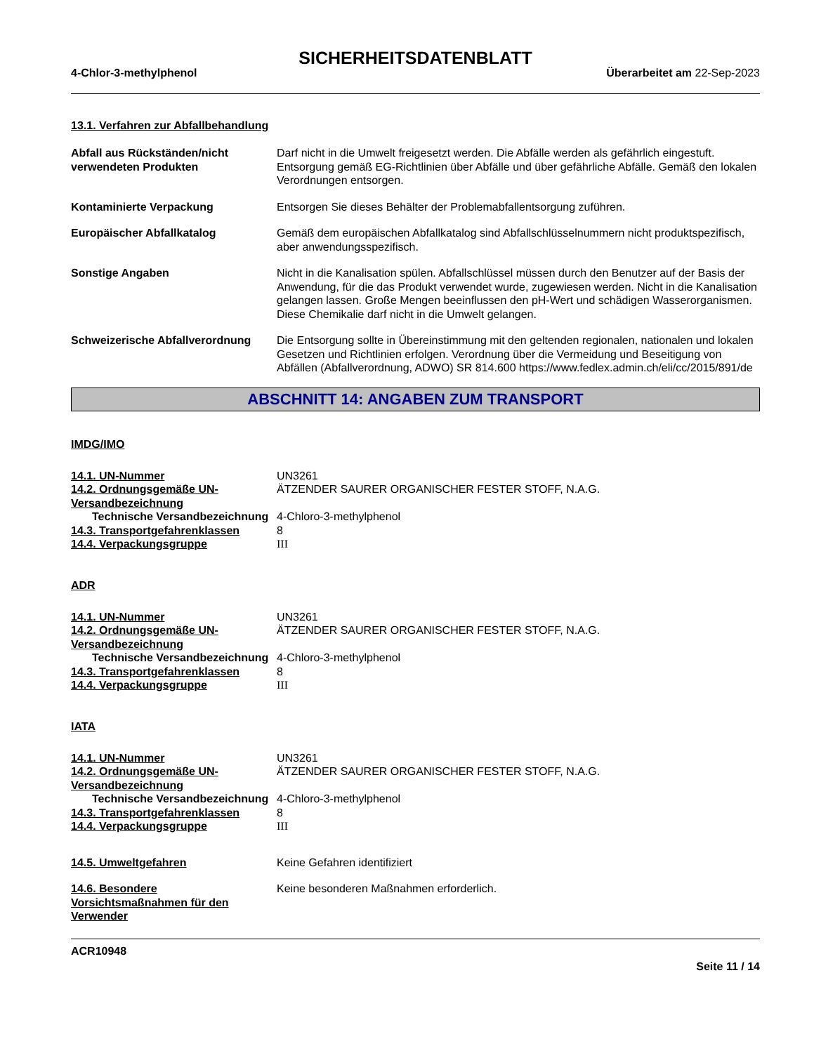SICHERHEITSDATENBLATT
4-Chlor-3-methylphenol Überarbeitet am 22-Sep-2023
13.1. Verfahren zur Abfallbehandlung
Abfall aus Rückständen/nicht verwendeten Produkten
Darf nicht in die Umwelt freigesetzt werden. Die Abfälle werden als gefährlich eingestuft. Entsorgung gemäß EG-Richtlinien über Abfälle und über gefährliche Abfälle. Gemäß den lokalen Verordnungen entsorgen.
Kontaminierte Verpackung Entsorgen Sie dieses Behälter der Problemabfallentsorgung zuführen.
Europäischer Abfallkatalog Gemäß dem europäischen Abfallkatalog sind Abfallschlüsselnummern nicht produktspezifisch, aber anwendungsspezifisch.
Sonstige Angaben Nicht in die Kanalisation spülen. Abfallschlüssel müssen durch den Benutzer auf der Basis der Anwendung, für die das Produkt verwendet wurde, zugewiesen werden. Nicht in die Kanalisation gelangen lassen. Große Mengen beeinflussen den pH-Wert und schädigen Wasserorganismen. Diese Chemikalie darf nicht in die Umwelt gelangen.
Schweizerische Abfallverordnung
Die Entsorgung sollte in Übereinstimmung mit den geltenden regionalen, nationalen und lokalen Gesetzen und Richtlinien erfolgen. Verordnung über die Vermeidung und Beseitigung von Abfällen (Abfallverordnung, ADWO) SR 814.600 https://www.fedlex.admin.ch/eli/cc/2015/891/de
ABSCHNITT 14: ANGABEN ZUM TRANSPORT
IMDG/IMO
14.1. UN-Nummer UN3261
14.2. Ordnungsgemäße UN-Versandbezeichnung
ÄTZENDER SAURER ORGANISCHER FESTER STOFF, N.A.G.
Technische Versandbezeichnung
4-Chloro-3-methylphenol
14.3. Transportgefahrenklassen 8
14.4. Verpackungsgruppe III
ADR
14.1. UN-Nummer UN3261
14.2. Ordnungsgemäße UN-Versandbezeichnung
ÄTZENDER SAURER ORGANISCHER FESTER STOFF, N.A.G.
Technische Versandbezeichnung
4-Chloro-3-methylphenol
14.3. Transportgefahrenklassen 8
14.4. Verpackungsgruppe III
IATA
14.1. UN-Nummer UN3261
14.2. Ordnungsgemäße UN-Versandbezeichnung
ÄTZENDER SAURER ORGANISCHER FESTER STOFF, N.A.G.
Technische Versandbezeichnung
4-Chloro-3-methylphenol
14.3. Transportgefahrenklassen 8
14.4. Verpackungsgruppe III
14.5. Umweltgefahren Keine Gefahren identifiziert
14.6. Besondere Vorsichtsmaßnahmen für den Verwender
Keine besonderen Maßnahmen erforderlich.
ACR10948
Seite 11 / 14